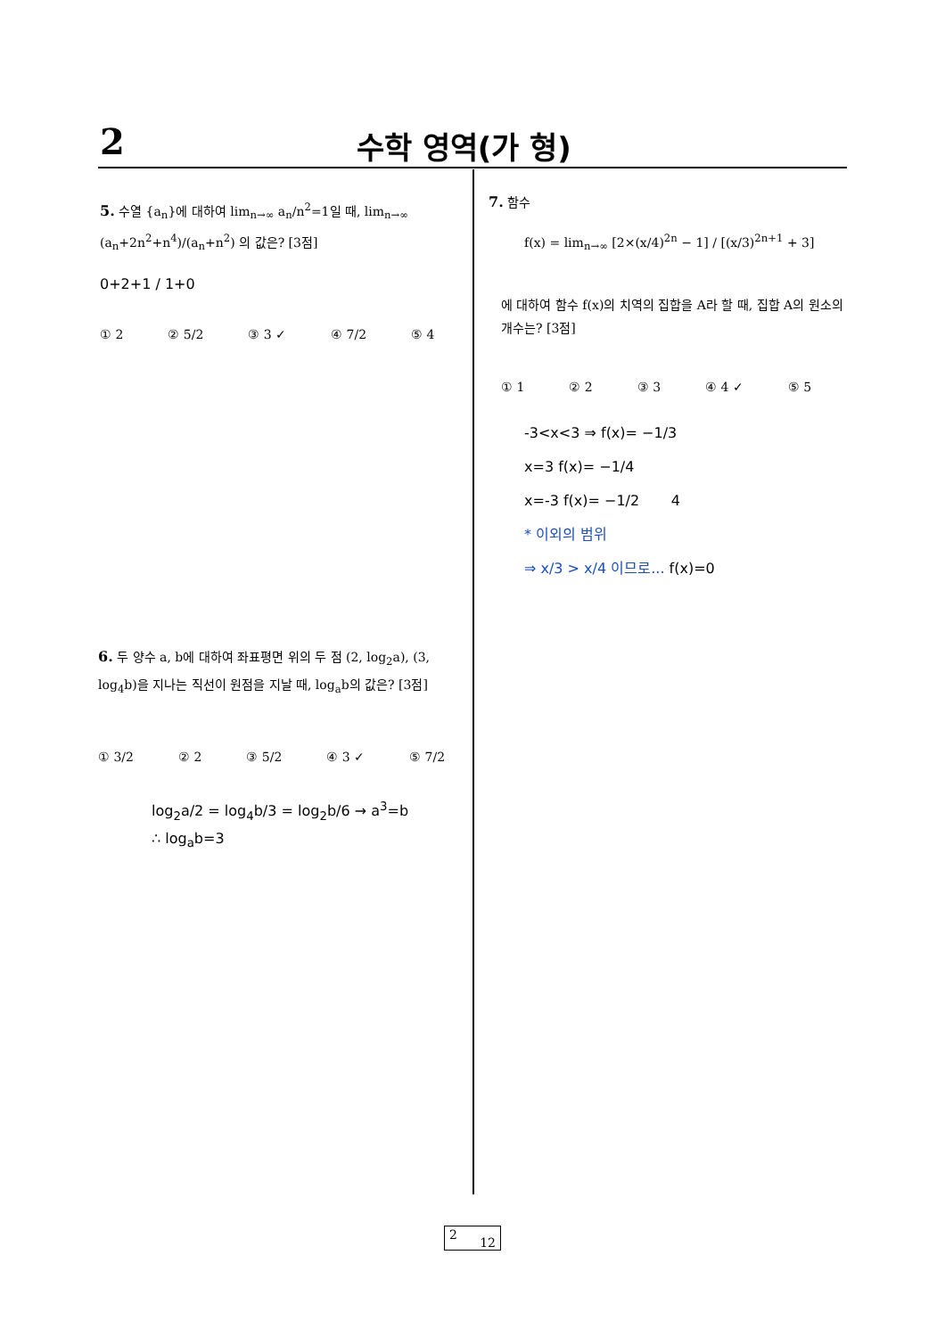2 수학 영역(가 형)
5. 수열 {a<sub>n</sub>}에 대하여 lim<sub>n→∞</sub> a<sub>n</sub>/n<sup>2</sup>=1일 때, lim<sub>n→∞</sub> (a<sub>n</sub>+2n<sup>2</sup>+n<sup>4</sup>)/(a<sub>n</sub>+n<sup>2</sup>) 의 값은? [3점]
0+2+1 / 1+0
① 2 ② 5/2 ③ 3 ✓ ④ 7/2 ⑤ 4
6. 두 양수 a, b에 대하여 좌표평면 위의 두 점 (2, log<sub>2</sub>a), (3, log<sub>4</sub>b)을 지나는 직선이 원점을 지날 때, log<sub>a</sub>b의 값은? [3점]
① 3/2 ② 2 ③ 5/2 ④ 3 ✓ ⑤ 7/2
log<sub>2</sub>a/2 = log<sub>4</sub>b/3 = log<sub>2</sub>b/6 → a<sup>3</sup>=b
∴ log<sub>a</sub>b=3
7. 함수
f(x) = lim<sub>n→∞</sub> [2×(x/4)<sup>2n</sup> − 1] / [(x/3)<sup>2n+1</sup> + 3]
에 대하여 함수 f(x)의 치역의 집합을 A라 할 때, 집합 A의 원소의 개수는? [3점]
① 1 ② 2 ③ 3 ④ 4 ✓ ⑤ 5
-3<x<3 ⇒ f(x)= −1/3
x=3 f(x)= −1/4
x=-3 f(x)= −1/2 4
* 이외의 범위
⇒ x/3 > x/4 이므로... f(x)=0
2 12